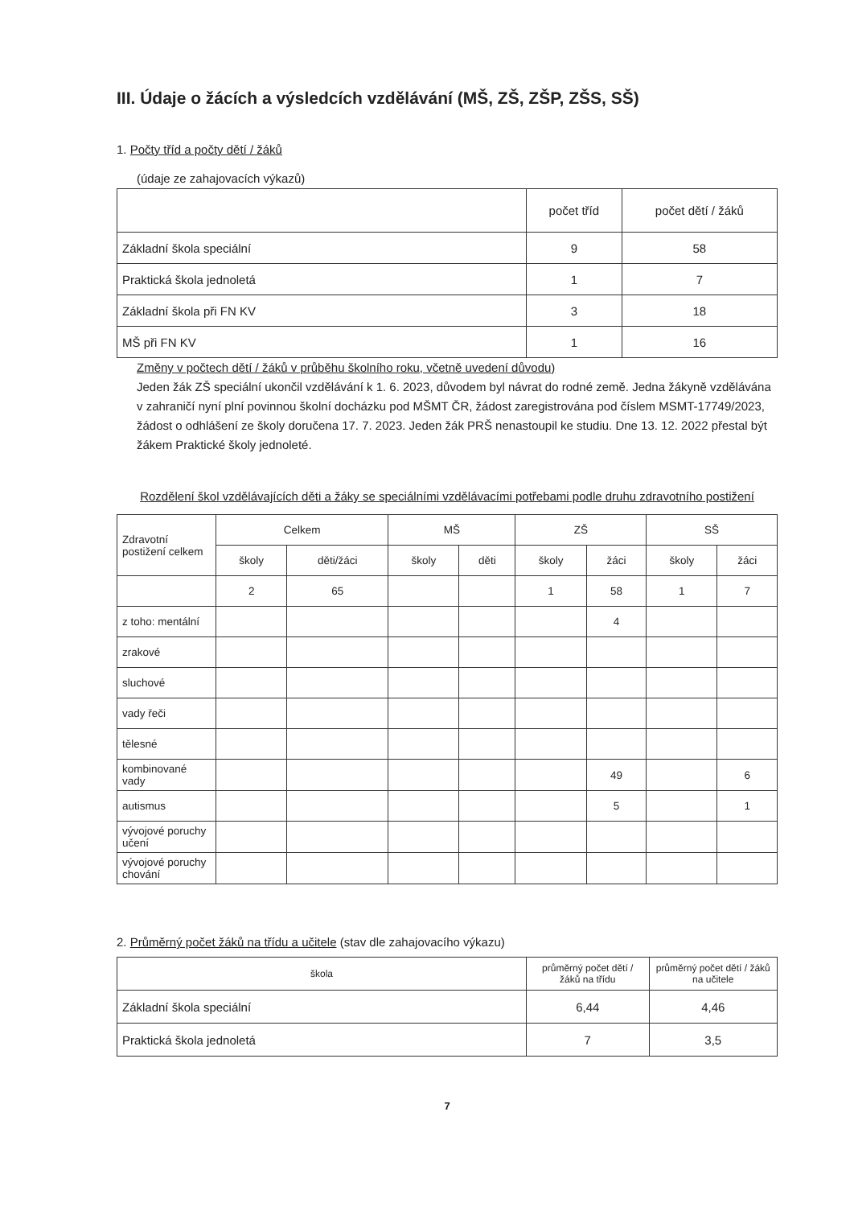III. Údaje o žácích a výsledcích vzdělávání (MŠ, ZŠ, ZŠP, ZŠS, SŠ)
1. Počty tříd a počty dětí / žáků
(údaje ze zahajovacích výkazů)
| | počet tříd | počet dětí / žáků |
| --- | --- | --- |
| Základní škola speciální | 9 | 58 |
| Praktická škola jednoletá | 1 | 7 |
| Základní škola při FN KV | 3 | 18 |
| MŠ při FN KV | 1 | 16 |
Změny v počtech dětí / žáků v průběhu školního roku, včetně uvedení důvodu)
Jeden žák ZŠ speciální ukončil vzdělávání k 1. 6. 2023, důvodem byl návrat do rodné země. Jedna žákyně vzdělávána v zahraničí nyní plní povinnou školní docházku pod MŠMT ČR, žádost zaregistrována pod číslem MSMT-17749/2023, žádost o odhlášení ze školy doručena 17. 7. 2023. Jeden žák PRŠ nenastoupil ke studiu. Dne 13. 12. 2022 přestal být žákem Praktické školy jednoleté.
Rozdělení škol vzdělávajících děti a žáky se speciálními vzdělávacími potřebami podle druhu zdravotního postižení
| Zdravotní postižení celkem | Celkem | | MŠ | | ZŠ | | SŠ | |
| --- | --- | --- | --- | --- | --- | --- | --- | --- |
| | školy | děti/žáci | školy | děti | školy | žáci | školy | žáci |
| | 2 | 65 | | | 1 | 58 | 1 | 7 |
| z toho: mentální | | | | | | 4 | | |
| zrakové | | | | | | | | |
| sluchové | | | | | | | | |
| vady řeči | | | | | | | | |
| tělesné | | | | | | | | |
| kombinované vady | | | | | | 49 | | 6 |
| autismus | | | | | | 5 | | 1 |
| vývojové poruchy učení | | | | | | | | |
| vývojové poruchy chování | | | | | | | | |
2. Průměrný počet žáků na třídu a učitele (stav dle zahajovacího výkazu)
| škola | průměrný počet dětí / žáků na třídu | průměrný počet dětí / žáků na učitele |
| --- | --- | --- |
| Základní škola speciální | 6,44 | 4,46 |
| Praktická škola jednoletá | 7 | 3,5 |
7